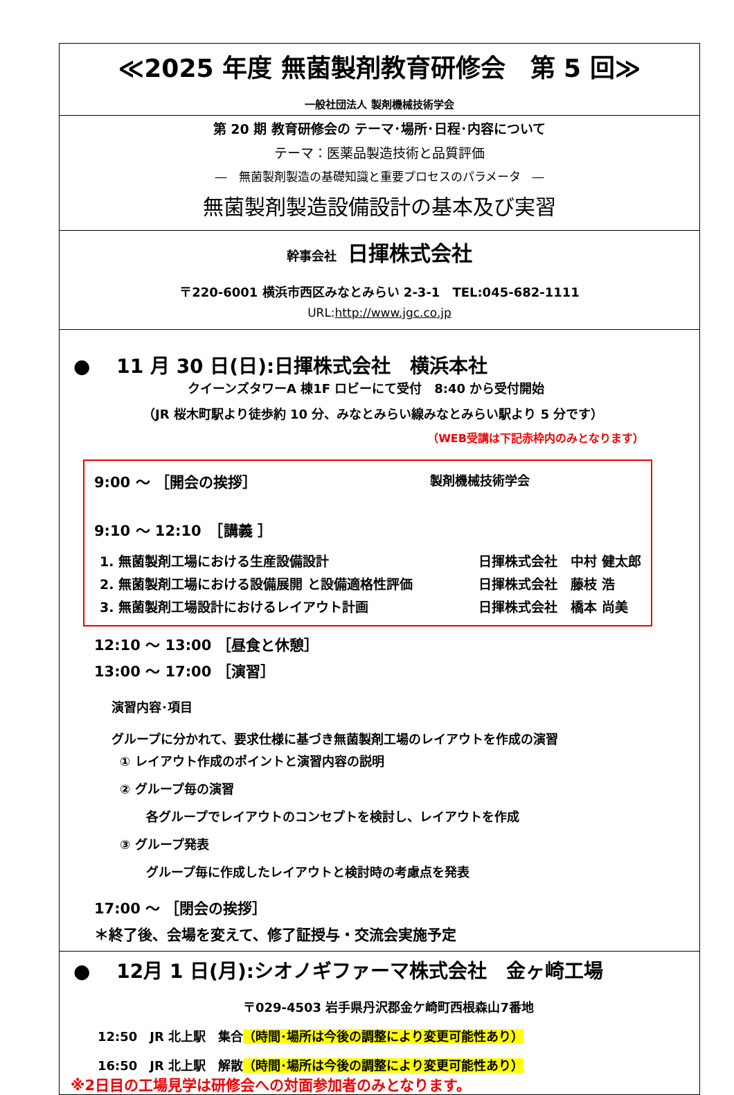≪2025 年度 無菌製剤教育研修会　第 5 回≫
一般社団法人 製剤機械技術学会
第 20 期 教育研修会の テーマ･場所･日程･内容について
テーマ：医薬品製造技術と品質評価
―　無菌製剤製造の基礎知識と重要プロセスのパラメータ　―
無菌製剤製造設備設計の基本及び実習
幹事会社　日揮株式会社
〒220-6001 横浜市西区みなとみらい 2-3-1　TEL:045-682-1111
URL:http://www.jgc.co.jp
●　 11 月 30 日(日):日揮株式会社　横浜本社
クイーンズタワーA 棟1F ロビーにて受付　8:40 から受付開始
（JR 桜木町駅より徒歩約 10 分、みなとみらい線みなとみらい駅より 5 分です）
（WEB受講は下記赤枠内のみとなります）
9:00 ～ ［開会の挨拶］ 製剤機械技術学会
9:10 ～ 12:10　［講義 ］
1. 無菌製剤工場における生産設備設計 日揮株式会社　中村 健太郎
2. 無菌製剤工場における設備展開 と設備適格性評価 日揮株式会社　藤枝 浩　　
3. 無菌製剤工場設計におけるレイアウト計画 日揮株式会社　橋本 尚美　
12:10 ～ 13:00 ［昼食と休憩］
13:00 ～ 17:00 ［演習］
演習内容･項目
グループに分かれて、要求仕様に基づき無菌製剤工場のレイアウトを作成の演習
① レイアウト作成のポイントと演習内容の説明
② グループ毎の演習
各グループでレイアウトのコンセプトを検討し、レイアウトを作成
③ グループ発表
グループ毎に作成したレイアウトと検討時の考慮点を発表
17:00 ～ ［閉会の挨拶］
＊終了後、会場を変えて、修了証授与・交流会実施予定
●　 12月 1 日(月):シオノギファーマ株式会社　金ヶ崎工場
〒029-4503 岩手県丹沢郡金ケ崎町西根森山7番地
12:50　JR 北上駅　集合（時間･場所は今後の調整により変更可能性あり）
16:50　JR 北上駅　解散（時間･場所は今後の調整により変更可能性あり）
※2日目の工場見学は研修会への対面参加者のみとなります。